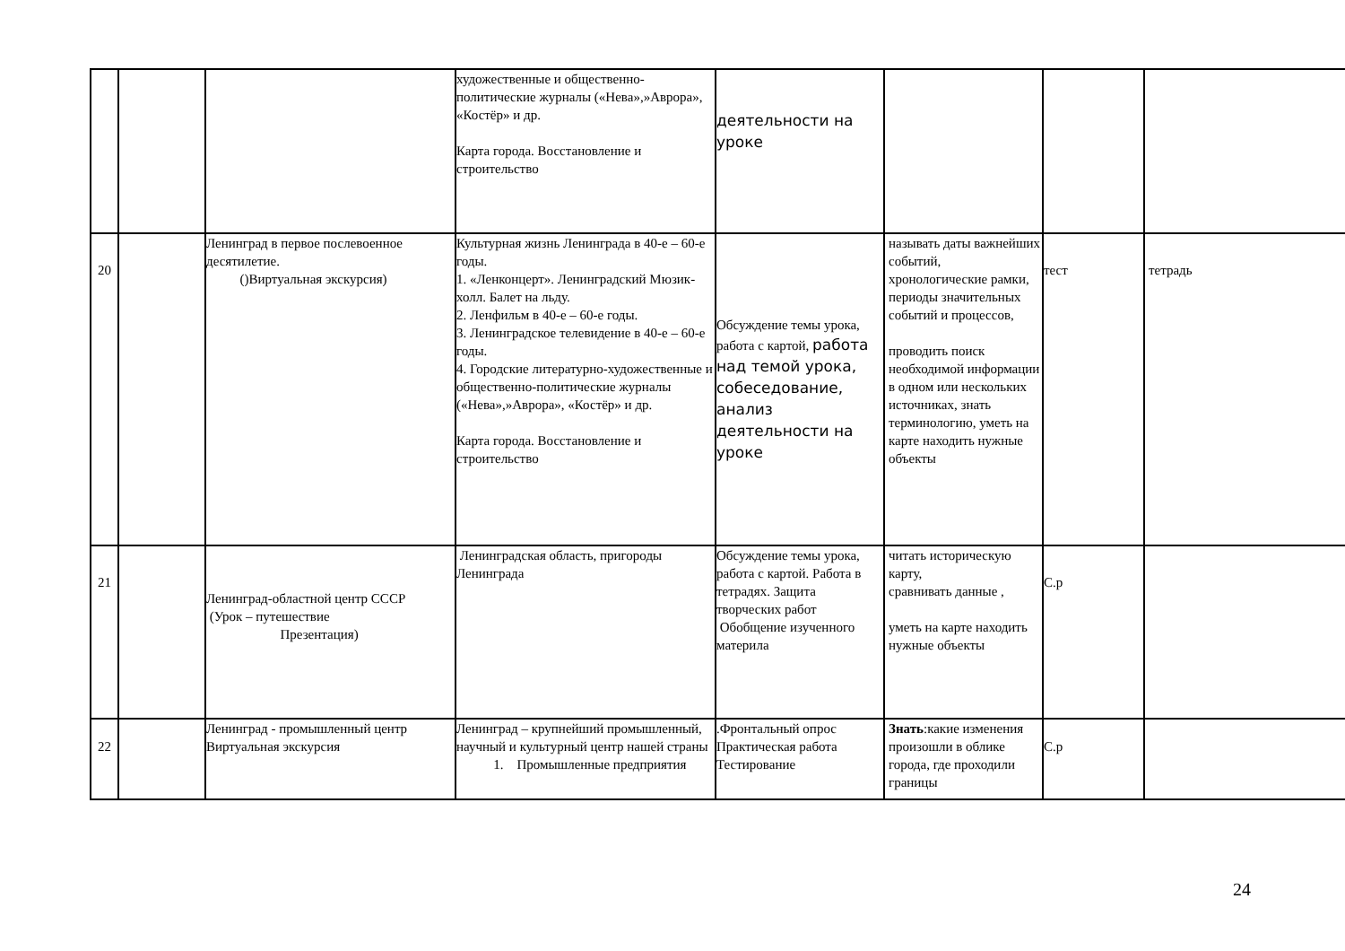| | | | художественные и общественно-политические журналы («Нева»,»Аврора», «Костёр» и др. Карта города. Восстановление и строительство | деятельности на уроке | | | |
| 20 | | Ленинград в первое послевоенное десятилетие. ()Виртуальная экскурсия) | Культурная жизнь Ленинграда в 40-е – 60-е годы. 1. «Ленконцерт». Ленинградский Мюзик-холл. Балет на льду. 2. Ленфильм в 40-е – 60-е годы. 3. Ленинградское телевидение в 40-е – 60-е годы. 4. Городские литературно-художественные и общественно-политические журналы («Нева»,»Аврора», «Костёр» и др. Карта города. Восстановление и строительство | Обсуждение темы урока, работа с картой, работа над темой урока, собеседование, анализ деятельности на уроке | называть даты важнейших событий, хронологические рамки, периоды значительных событий и процессов, проводить поиск необходимой информации в одном или нескольких источниках, знать терминологию, уметь на карте находить нужные объекты | тест | тетрадь |
| 21 | | Ленинград-областной центр СССР (Урок – путешествие Презентация) | Ленинградская область, пригороды Ленинграда | Обсуждение темы урока, работа с картой. Работа в тетрадях. Защита творческих работ Обобщение изученного материла | читать историческую карту, сравнивать данные , уметь на карте находить нужные объекты | С.р | |
| 22 | | Ленинград - промышленный центр Виртуальная экскурсия | Ленинград – крупнейший промышленный, научный и культурный центр нашей страны 1. Промышленные предприятия | .Фронтальный опрос Практическая работа Тестирование | Знать :какие изменения произошли в облике города, где проходили границы | С.р | |
24